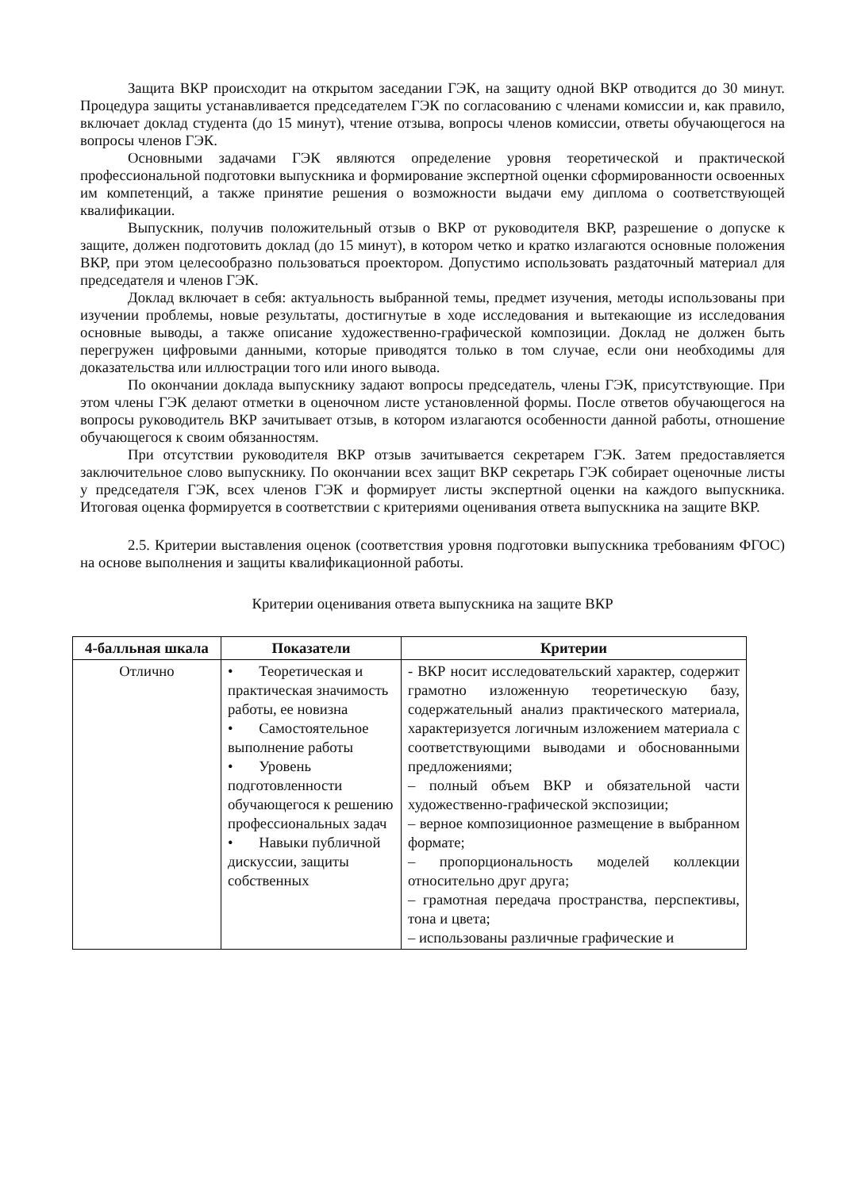Защита ВКР происходит на открытом заседании ГЭК, на защиту одной ВКР отводится до 30 минут. Процедура защиты устанавливается председателем ГЭК по согласованию с членами комиссии и, как правило, включает доклад студента (до 15 минут), чтение отзыва, вопросы членов комиссии, ответы обучающегося на вопросы членов ГЭК.
Основными задачами ГЭК являются определение уровня теоретической и практической профессиональной подготовки выпускника и формирование экспертной оценки сформированности освоенных им компетенций, а также принятие решения о возможности выдачи ему диплома о соответствующей квалификации.
Выпускник, получив положительный отзыв о ВКР от руководителя ВКР, разрешение о допуске к защите, должен подготовить доклад (до 15 минут), в котором четко и кратко излагаются основные положения ВКР, при этом целесообразно пользоваться проектором. Допустимо использовать раздаточный материал для председателя и членов ГЭК.
Доклад включает в себя: актуальность выбранной темы, предмет изучения, методы использованы при изучении проблемы, новые результаты, достигнутые в ходе исследования и вытекающие из исследования основные выводы, а также описание художественно-графической композиции. Доклад не должен быть перегружен цифровыми данными, которые приводятся только в том случае, если они необходимы для доказательства или иллюстрации того или иного вывода.
По окончании доклада выпускнику задают вопросы председатель, члены ГЭК, присутствующие. При этом члены ГЭК делают отметки в оценочном листе установленной формы. После ответов обучающегося на вопросы руководитель ВКР зачитывает отзыв, в котором излагаются особенности данной работы, отношение обучающегося к своим обязанностям.
При отсутствии руководителя ВКР отзыв зачитывается секретарем ГЭК. Затем предоставляется заключительное слово выпускнику. По окончании всех защит ВКР секретарь ГЭК собирает оценочные листы у председателя ГЭК, всех членов ГЭК и формирует листы экспертной оценки на каждого выпускника. Итоговая оценка формируется в соответствии с критериями оценивания ответа выпускника на защите ВКР.
2.5. Критерии выставления оценок (соответствия уровня подготовки выпускника требованиям ФГОС) на основе выполнения и защиты квалификационной работы.
Критерии оценивания ответа выпускника на защите ВКР
| 4-балльная шкала | Показатели | Критерии |
| --- | --- | --- |
| Отлично | • Теоретическая и практическая значимость работы, ее новизна • Самостоятельное выполнение работы • Уровень подготовленности обучающегося к решению профессиональных задач • Навыки публичной дискуссии, защиты собственных | - ВКР носит исследовательский характер, содержит грамотно изложенную теоретическую базу, содержательный анализ практического материала, характеризуется логичным изложением материала с соответствующими выводами и обоснованными предложениями; – полный объем ВКР и обязательной части художественно-графической экспозиции; – верное композиционное размещение в выбранном формате; – пропорциональность моделей коллекции относительно друг друга; – грамотная передача пространства, перспективы, тона и цвета; – использованы различные графические и |